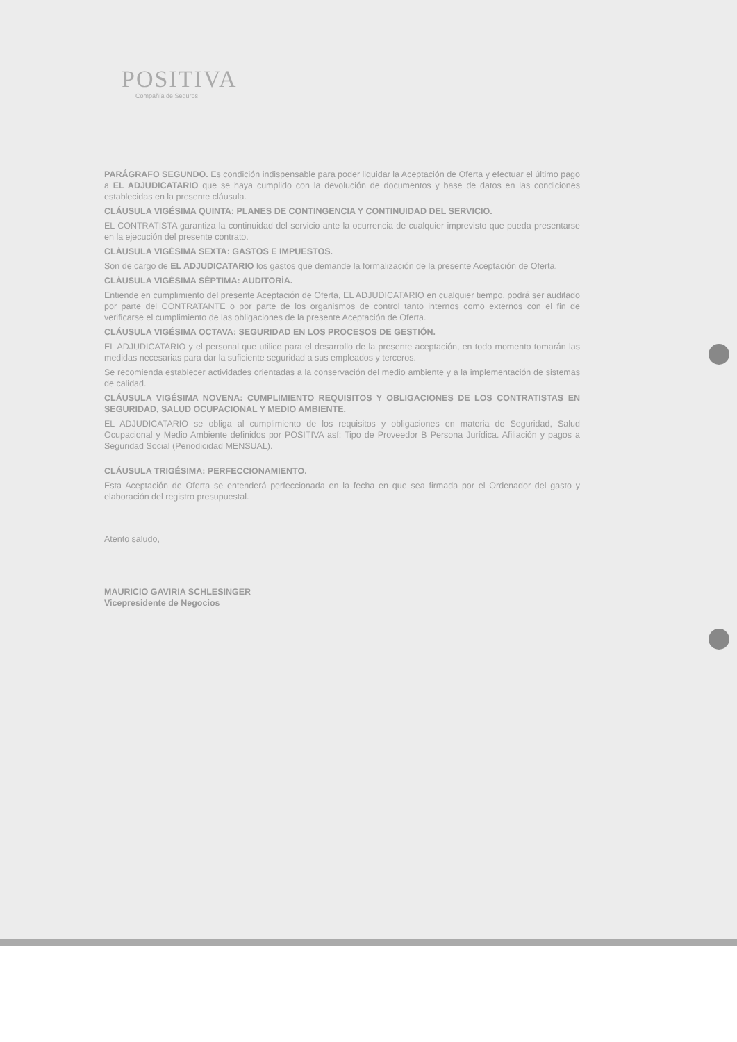POSITIVA
Compañía de Seguros
PARÁGRAFO SEGUNDO. Es condición indispensable para poder liquidar la Aceptación de Oferta y efectuar el último pago a EL ADJUDICATARIO que se haya cumplido con la devolución de documentos y base de datos en las condiciones establecidas en la presente cláusula.
CLÁUSULA VIGÉSIMA QUINTA: PLANES DE CONTINGENCIA Y CONTINUIDAD DEL SERVICIO.
EL CONTRATISTA garantiza la continuidad del servicio ante la ocurrencia de cualquier imprevisto que pueda presentarse en la ejecución del presente contrato.
CLÁUSULA VIGÉSIMA SEXTA: GASTOS E IMPUESTOS.
Son de cargo de EL ADJUDICATARIO los gastos que demande la formalización de la presente Aceptación de Oferta.
CLÁUSULA VIGÉSIMA SÉPTIMA: AUDITORÍA.
Entiende en cumplimiento del presente Aceptación de Oferta, EL ADJUDICATARIO en cualquier tiempo, podrá ser auditado por parte del CONTRATANTE o por parte de los organismos de control tanto internos como externos con el fin de verificarse el cumplimiento de las obligaciones de la presente Aceptación de Oferta.
CLÁUSULA VIGÉSIMA OCTAVA: SEGURIDAD EN LOS PROCESOS DE GESTIÓN.
EL ADJUDICATARIO y el personal que utilice para el desarrollo de la presente aceptación, en todo momento tomarán las medidas necesarias para dar la suficiente seguridad a sus empleados y terceros.
Se recomienda establecer actividades orientadas a la conservación del medio ambiente y a la implementación de sistemas de calidad.
CLÁUSULA VIGÉSIMA NOVENA: CUMPLIMIENTO REQUISITOS Y OBLIGACIONES DE LOS CONTRATISTAS EN SEGURIDAD, SALUD OCUPACIONAL Y MEDIO AMBIENTE.
EL ADJUDICATARIO se obliga al cumplimiento de los requisitos y obligaciones en materia de Seguridad, Salud Ocupacional y Medio Ambiente definidos por POSITIVA así: Tipo de Proveedor B Persona Jurídica. Afiliación y pagos a Seguridad Social (Periodicidad MENSUAL).
CLÁUSULA TRIGÉSIMA: PERFECCIONAMIENTO.
Esta Aceptación de Oferta se entenderá perfeccionada en la fecha en que sea firmada por el Ordenador del gasto y elaboración del registro presupuestal.
Atento saludo,
MAURICIO GAVIRIA SCHLESINGER
Vicepresidente de Negocios